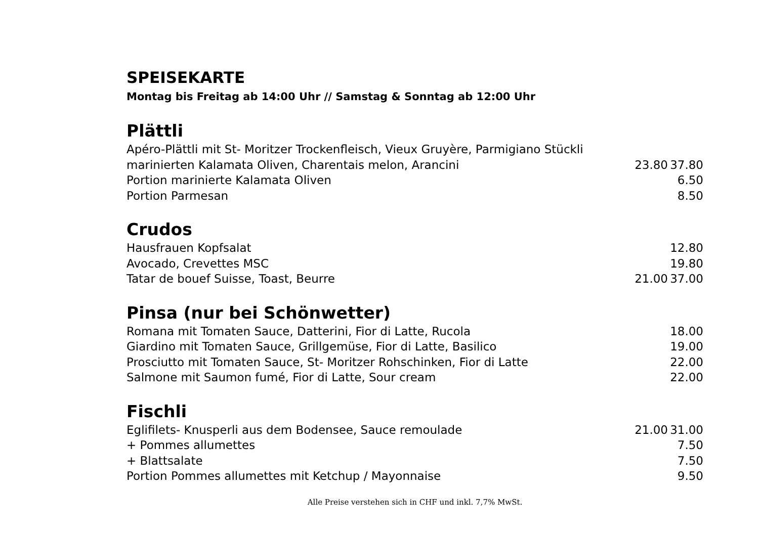SPEISEKARTE
Montag bis Freitag ab 14:00 Uhr // Samstag & Sonntag ab 12:00 Uhr
Plättli
| Apéro-Plättli mit St- Moritzer Trockenfleisch, Vieux Gruyère, Parmigiano Stückli | | |
| marinierten Kalamata Oliven, Charentais melon, Arancini | 23.80 | 37.80 |
| Portion marinierte Kalamata Oliven | | 6.50 |
| Portion Parmesan | | 8.50 |
Crudos
| Hausfrauen Kopfsalat | | 12.80 |
| Avocado, Crevettes MSC | | 19.80 |
| Tatar de bouef Suisse, Toast, Beurre | 21.00 | 37.00 |
Pinsa (nur bei Schönwetter)
| Romana mit Tomaten Sauce, Datterini, Fior di Latte, Rucola | | 18.00 |
| Giardino mit Tomaten Sauce, Grillgemüse, Fior di Latte, Basilico | | 19.00 |
| Prosciutto mit Tomaten Sauce, St- Moritzer Rohschinken, Fior di Latte | | 22.00 |
| Salmone mit Saumon fumé, Fior di Latte, Sour cream | | 22.00 |
Fischli
| Eglifilets- Knusperli aus dem Bodensee, Sauce remoulade | 21.00 | 31.00 |
| + Pommes allumettes | | 7.50 |
| + Blattsalate | | 7.50 |
| Portion Pommes allumettes mit Ketchup / Mayonnaise | | 9.50 |
Alle Preise verstehen sich in CHF und inkl. 7,7% MwSt.